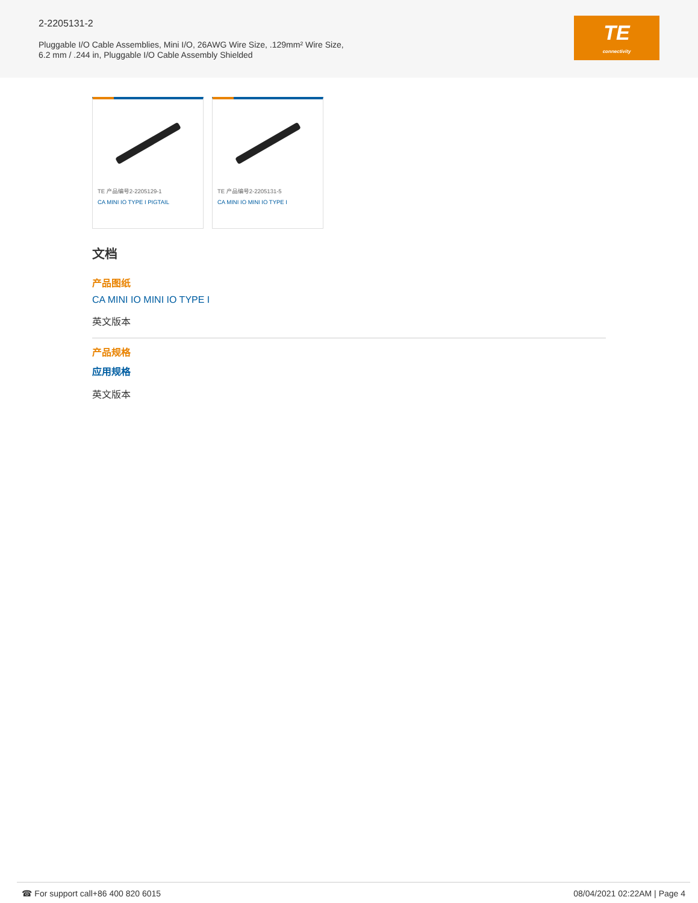2-2205131-2
Pluggable I/O Cable Assemblies, Mini I/O, 26AWG Wire Size, .129mm² Wire Size, 6.2 mm / .244 in, Pluggable I/O Cable Assembly Shielded
TE
connectivity
TE 产品编号2-2205129-1
CA MINI IO TYPE I PIGTAIL
TE 产品编号2-2205131-5
CA MINI IO MINI IO TYPE I
文档
产品图纸
CA MINI IO MINI IO TYPE I
英文版本
产品规格
应用规格
英文版本
☎ For support call+86 400 820 6015 08/04/2021 02:22AM | Page 4